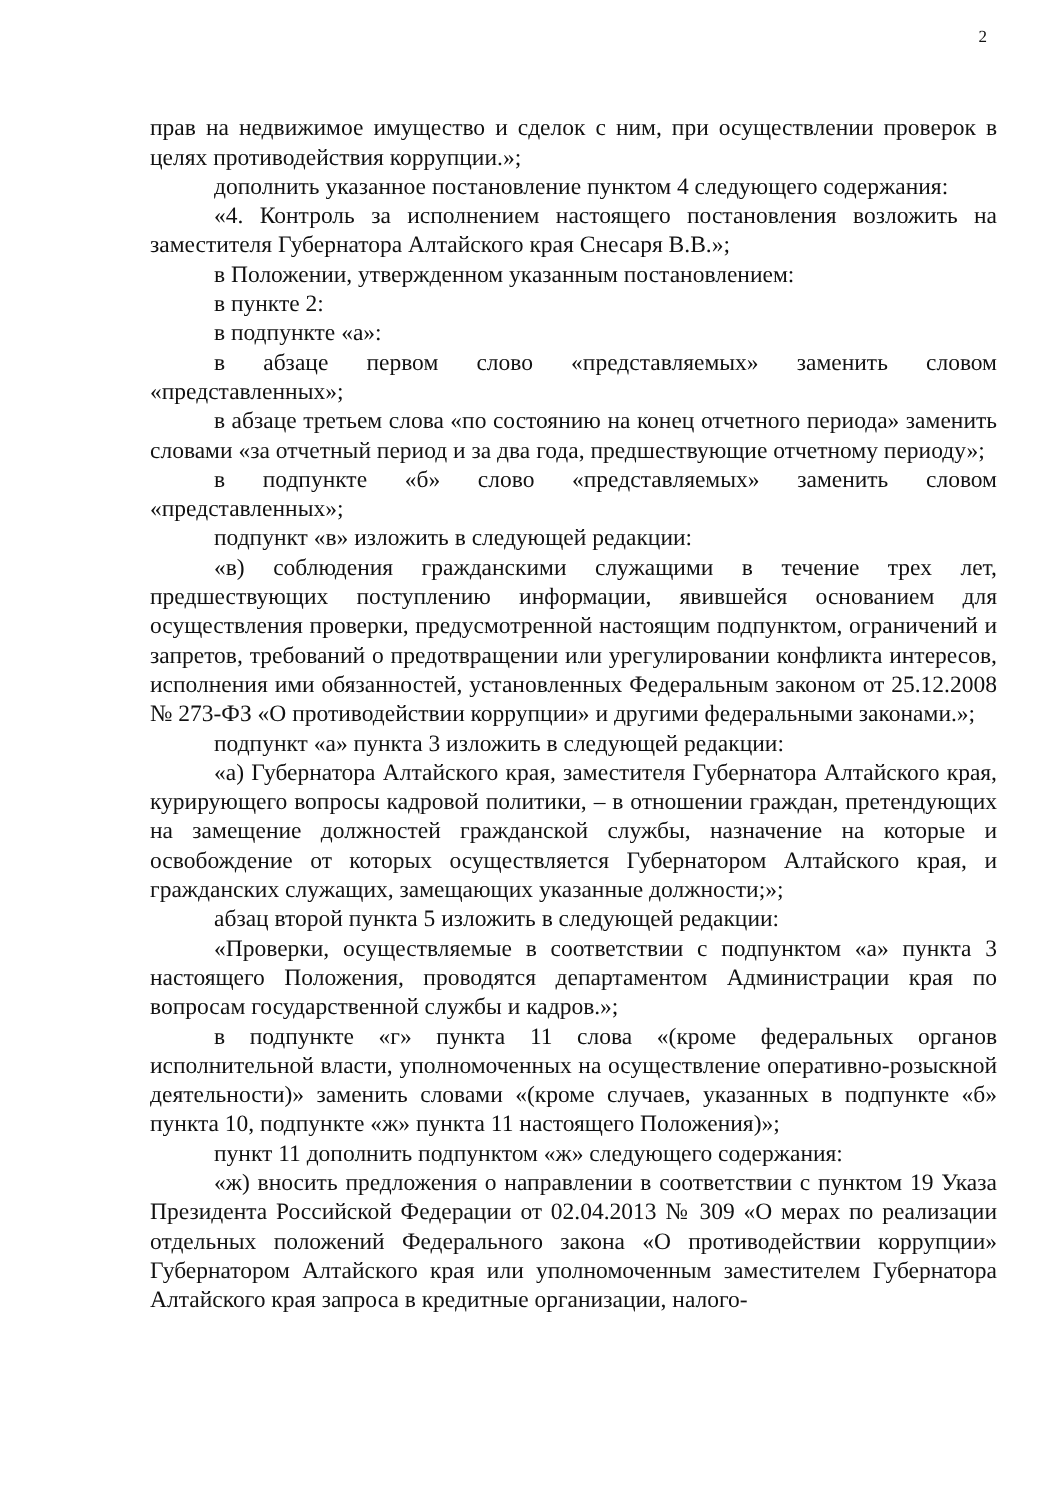2
прав на недвижимое имущество и сделок с ним, при осуществлении проверок в целях противодействия коррупции.»;
дополнить указанное постановление пунктом 4 следующего содержания:
«4. Контроль за исполнением настоящего постановления возложить на заместителя Губернатора Алтайского края Снесаря В.В.»;
в Положении, утвержденном указанным постановлением:
в пункте 2:
в подпункте «а»:
в абзаце первом слово «представляемых» заменить словом «представленных»;
в абзаце третьем слова «по состоянию на конец отчетного периода» заменить словами «за отчетный период и за два года, предшествующие отчетному периоду»;
в подпункте «б» слово «представляемых» заменить словом «представленных»;
подпункт «в» изложить в следующей редакции:
«в) соблюдения гражданскими служащими в течение трех лет, предшествующих поступлению информации, явившейся основанием для осуществления проверки, предусмотренной настоящим подпунктом, ограничений и запретов, требований о предотвращении или урегулировании конфликта интересов, исполнения ими обязанностей, установленных Федеральным законом от 25.12.2008 № 273-ФЗ «О противодействии коррупции» и другими федеральными законами.»;
подпункт «а» пункта 3 изложить в следующей редакции:
«а) Губернатора Алтайского края, заместителя Губернатора Алтайского края, курирующего вопросы кадровой политики, – в отношении граждан, претендующих на замещение должностей гражданской службы, назначение на которые и освобождение от которых осуществляется Губернатором Алтайского края, и гражданских служащих, замещающих указанные должности;»;
абзац второй пункта 5 изложить в следующей редакции:
«Проверки, осуществляемые в соответствии с подпунктом «а» пункта 3 настоящего Положения, проводятся департаментом Администрации края по вопросам государственной службы и кадров.»;
в подпункте «г» пункта 11 слова «(кроме федеральных органов исполнительной власти, уполномоченных на осуществление оперативно-розыскной деятельности)» заменить словами «(кроме случаев, указанных в подпункте «б» пункта 10, подпункте «ж» пункта 11 настоящего Положения)»;
пункт 11 дополнить подпунктом «ж» следующего содержания:
«ж) вносить предложения о направлении в соответствии с пунктом 19 Указа Президента Российской Федерации от 02.04.2013 № 309 «О мерах по реализации отдельных положений Федерального закона «О противодействии коррупции» Губернатором Алтайского края или уполномоченным заместителем Губернатора Алтайского края запроса в кредитные организации, налого-